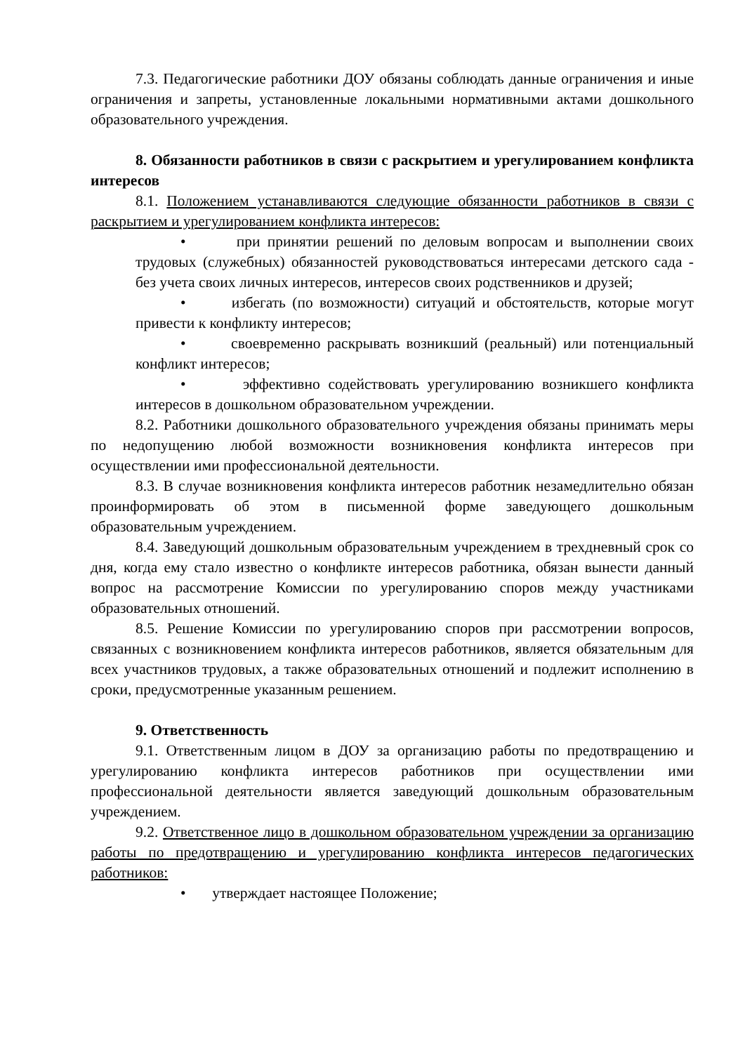7.3. Педагогические работники ДОУ обязаны соблюдать данные ограничения и иные ограничения и запреты, установленные локальными нормативными актами дошкольного образовательного учреждения.
8. Обязанности работников в связи с раскрытием и урегулированием конфликта интересов
8.1. Положением устанавливаются следующие обязанности работников в связи с раскрытием и урегулированием конфликта интересов:
• при принятии решений по деловым вопросам и выполнении своих трудовых (служебных) обязанностей руководствоваться интересами детского сада - без учета своих личных интересов, интересов своих родственников и друзей;
• избегать (по возможности) ситуаций и обстоятельств, которые могут привести к конфликту интересов;
• своевременно раскрывать возникший (реальный) или потенциальный конфликт интересов;
• эффективно содействовать урегулированию возникшего конфликта интересов в дошкольном образовательном учреждении.
8.2. Работники дошкольного образовательного учреждения обязаны принимать меры по недопущению любой возможности возникновения конфликта интересов при осуществлении ими профессиональной деятельности.
8.3. В случае возникновения конфликта интересов работник незамедлительно обязан проинформировать об этом в письменной форме заведующего дошкольным образовательным учреждением.
8.4. Заведующий дошкольным образовательным учреждением в трехдневный срок со дня, когда ему стало известно о конфликте интересов работника, обязан вынести данный вопрос на рассмотрение Комиссии по урегулированию споров между участниками образовательных отношений.
8.5. Решение Комиссии по урегулированию споров при рассмотрении вопросов, связанных с возникновением конфликта интересов работников, является обязательным для всех участников трудовых, а также образовательных отношений и подлежит исполнению в сроки, предусмотренные указанным решением.
9. Ответственность
9.1. Ответственным лицом в ДОУ за организацию работы по предотвращению и урегулированию конфликта интересов работников при осуществлении ими профессиональной деятельности является заведующий дошкольным образовательным учреждением.
9.2. Ответственное лицо в дошкольном образовательном учреждении за организацию работы по предотвращению и урегулированию конфликта интересов педагогических работников:
• утверждает настоящее Положение;